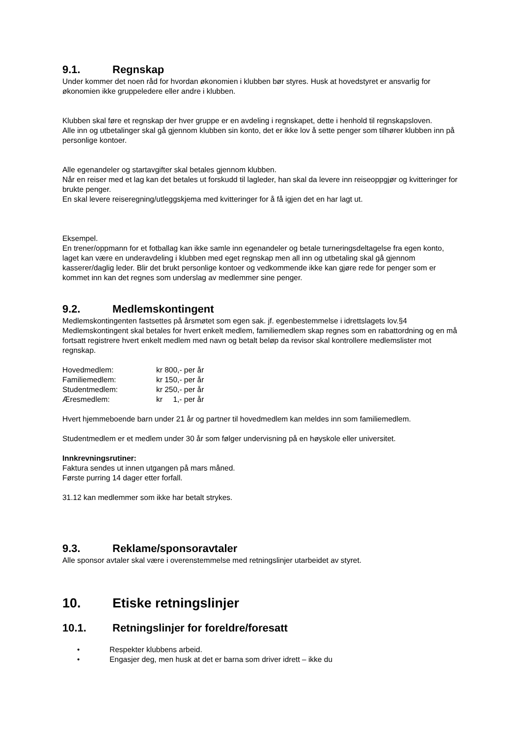9.1. Regnskap
Under kommer det noen råd for hvordan økonomien i klubben bør styres. Husk at hovedstyret er ansvarlig for økonomien ikke gruppeledere eller andre i klubben.
Klubben skal føre et regnskap der hver gruppe er en avdeling i regnskapet, dette i henhold til regnskapsloven.
Alle inn og utbetalinger skal gå gjennom klubben sin konto, det er ikke lov å sette penger som tilhører klubben inn på personlige kontoer.
Alle egenandeler og startavgifter skal betales gjennom klubben.
Når en reiser med et lag kan det betales ut forskudd til lagleder, han skal da levere inn reiseoppgjør og kvitteringer for brukte penger.
En skal levere reiseregning/utleggskjema med kvitteringer for å få igjen det en har lagt ut.
Eksempel.
En trener/oppmann for et fotballag kan ikke samle inn egenandeler og betale turneringsdeltagelse fra egen konto, laget kan være en underavdeling i klubben med eget regnskap men all inn og utbetaling skal gå gjennom kasserer/daglig leder. Blir det brukt personlige kontoer og vedkommende ikke kan gjøre rede for penger som er kommet inn kan det regnes som underslag av medlemmer sine penger.
9.2. Medlemskontingent
Medlemskontingenten fastsettes på årsmøtet som egen sak. jf. egenbestemmelse i idrettslagets lov.§4 Medlemskontingent skal betales for hvert enkelt medlem, familiemedlem skap regnes som en rabattordning og en må fortsatt registrere hvert enkelt medlem med navn og betalt beløp da revisor skal kontrollere medlemslister mot regnskap.
| Hovedmedlem: | kr 800,- per år |
| Familiemedlem: | kr 150,- per år |
| Studentmedlem: | kr 250,- per år |
| Æresmedlem: | kr 1,- per år |
Hvert hjemmeboende barn under 21 år og partner til hovedmedlem kan meldes inn som familiemedlem.
Studentmedlem er et medlem under 30 år som følger undervisning på en høyskole eller universitet.
Innkrevningsrutiner:
Faktura sendes ut innen utgangen på mars måned.
Første purring 14 dager etter forfall.
31.12 kan medlemmer som ikke har betalt strykes.
9.3. Reklame/sponsoravtaler
Alle sponsor avtaler skal være i overenstemmelse med retningslinjer utarbeidet av styret.
10. Etiske retningslinjer
10.1. Retningslinjer for foreldre/foresatt
• Respekter klubbens arbeid.
• Engasjer deg, men husk at det er barna som driver idrett – ikke du